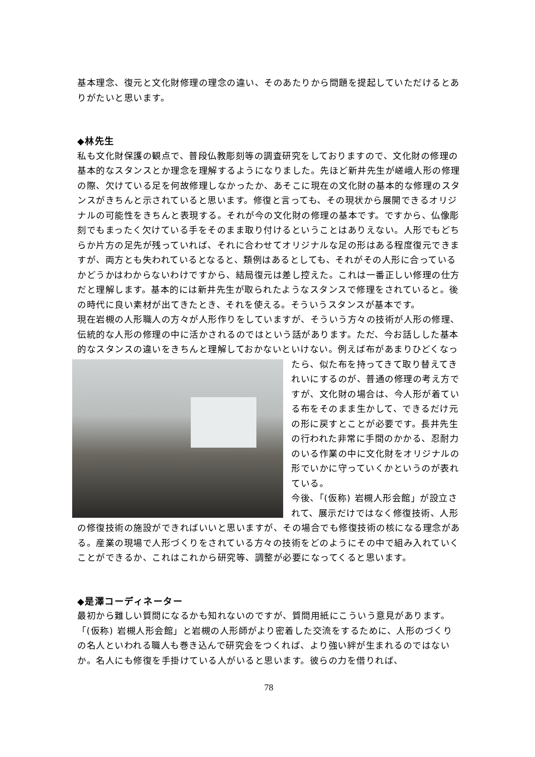基本理念、復元と文化財修理の理念の違い、そのあたりから問題を提起していただけるとありがたいと思います。
◆林先生
私も文化財保護の観点で、普段仏教彫刻等の調査研究をしておりますので、文化財の修理の基本的なスタンスとか理念を理解するようになりました。先ほど新井先生が嵯峨人形の修理の際、欠けている足を何故修理しなかったか、あそこに現在の文化財の基本的な修理のスタンスがきちんと示されていると思います。修復と言っても、その現状から展開できるオリジナルの可能性をきちんと表現する。それが今の文化財の修理の基本です。ですから、仏像彫刻でもまったく欠けている手をそのまま取り付けるということはありえない。人形でもどちらか片方の足先が残っていれば、それに合わせてオリジナルな足の形はある程度復元できますが、両方とも失われているとなると、類例はあるとしても、それがその人形に合っているかどうかはわからないわけですから、結局復元は差し控えた。これは一番正しい修理の仕方だと理解します。基本的には新井先生が取られたようなスタンスで修理をされていると。後の時代に良い素材が出てきたとき、それを使える。そういうスタンスが基本です。
現在岩槻の人形職人の方々が人形作りをしていますが、そういう方々の技術が人形の修理、伝統的な人形の修理の中に活かされるのではという話があります。ただ、今お話しした基本的なスタンスの違いをきちんと理解しておかないといけない。例えば布 があまりひどくなったら、似た布を持ってきて取り替えてきれいにするのが、普通の修理の考え方ですが、文化財の場合は、今人形が着ている布をそのまま生かして、できるだけ元の形に戻すとことが必要です。長井先生の行われた非常に手間のかかる、忍耐力のいる作業の中に文化財をオリジナルの形でいかに守っていくかというのが表れている。
今後、「(仮称) 岩槻人形会館」が設立されて、展示だけではなく修復技術、人形の修復技術の施設ができればいいと思いますが、その場合でも修復技術の核になる理念がある。産業の現場で人形づくりをされている方々の技術をどのようにその中で組み入れていくことができるか、これはこれから研究等、調整が必要になってくると思います。
◆是澤コーディネーター
最初から難しい質問になるかも知れないのですが、質問用紙にこういう意見があります。
「(仮称) 岩槻人形会館」と岩槻の人形師がより密着した交流をするために、人形のづくりの名人といわれる職人も巻き込んで研究会をつくれば、より強い絆が生まれるのではないか。名人にも修復を手掛けている人がいると思います。彼らの力を借りれば、
78